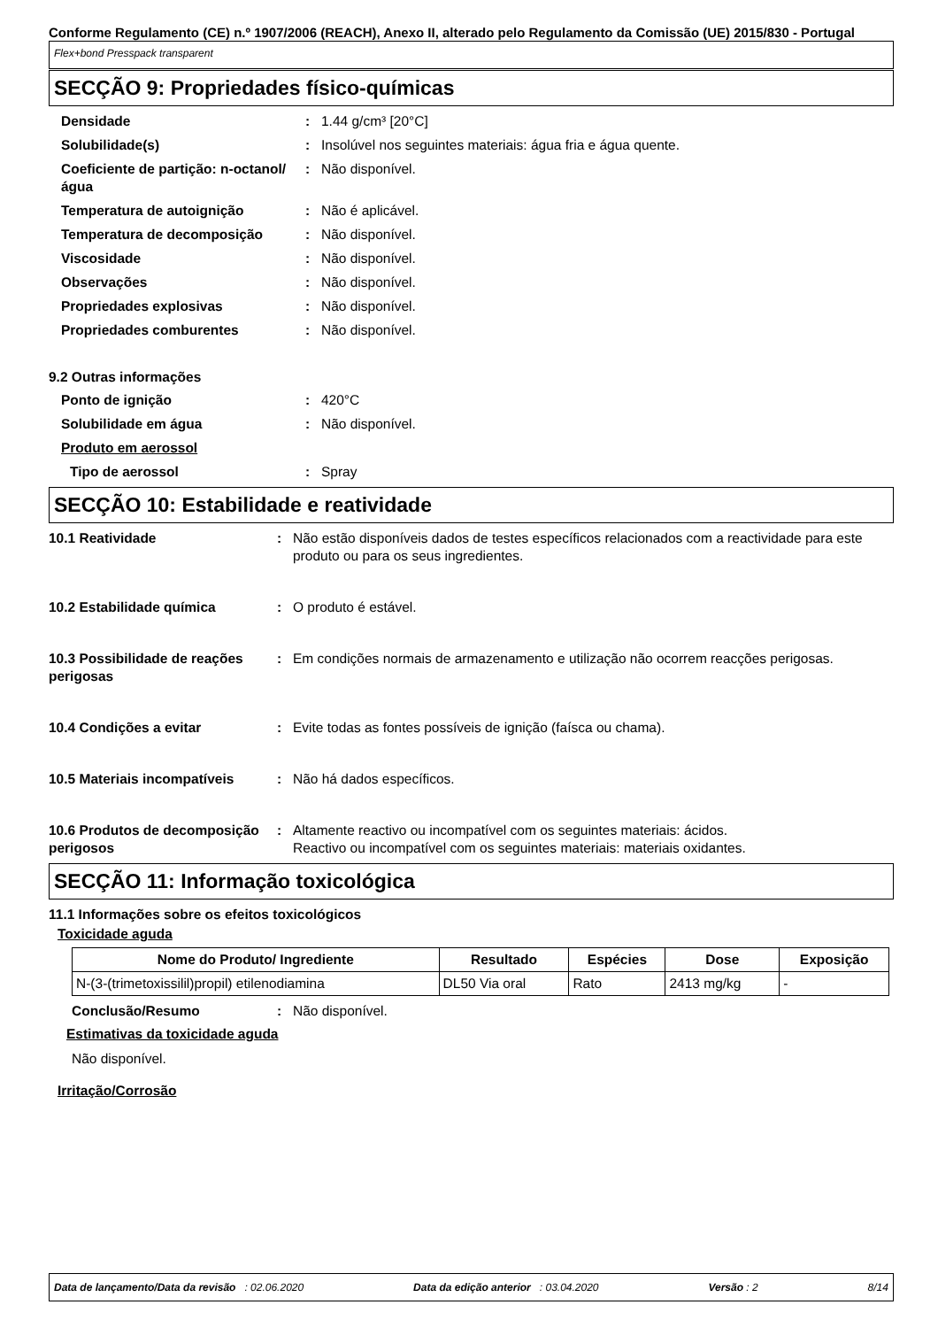Conforme Regulamento (CE) n.º 1907/2006 (REACH), Anexo II, alterado pelo Regulamento da Comissão (UE) 2015/830 - Portugal
Flex+bond Presspack transparent
SECÇÃO 9: Propriedades físico-químicas
Densidade : 1.44 g/cm³ [20°C]
Solubilidade(s) : Insolúvel nos seguintes materiais: água fria e água quente.
Coeficiente de partição: n-octanol/água
: Não disponível.
Temperatura de autoignição : Não é aplicável.
Temperatura de decomposição : Não disponível.
Viscosidade : Não disponível.
Observações : Não disponível.
Propriedades explosivas : Não disponível.
Propriedades comburentes : Não disponível.
9.2 Outras informações
Ponto de ignição : 420°C
Solubilidade em água : Não disponível.
Produto em aerossol
Tipo de aerossol : Spray
SECÇÃO 10: Estabilidade e reatividade
10.1 Reatividade : Não estão disponíveis dados de testes específicos relacionados com a reactividade para este produto ou para os seus ingredientes.
10.2 Estabilidade química : O produto é estável.
10.3 Possibilidade de reações perigosas
: Em condições normais de armazenamento e utilização não ocorrem reacções perigosas.
10.4 Condições a evitar : Evite todas as fontes possíveis de ignição (faísca ou chama).
10.5 Materiais incompatíveis
: Não há dados específicos.
10.6 Produtos de decomposição perigosos
: Altamente reactivo ou incompatível com os seguintes materiais: ácidos.
Reactivo ou incompatível com os seguintes materiais: materiais oxidantes.
SECÇÃO 11: Informação toxicológica
11.1 Informações sobre os efeitos toxicológicos
Toxicidade aguda
| Nome do Produto/ Ingrediente | Resultado | Espécies | Dose | Exposição |
| --- | --- | --- | --- | --- |
| N-(3-(trimetoxissilil)propil) etilenodiamina | DL50 Via oral | Rato | 2413 mg/kg | - |
Conclusão/Resumo : Não disponível.
Estimativas da toxicidade aguda
Não disponível.
Irritação/Corrosão
Data de lançamento/Data da revisão : 02.06.2020 Data da edição anterior : 03.04.2020 Versão : 2 8/14